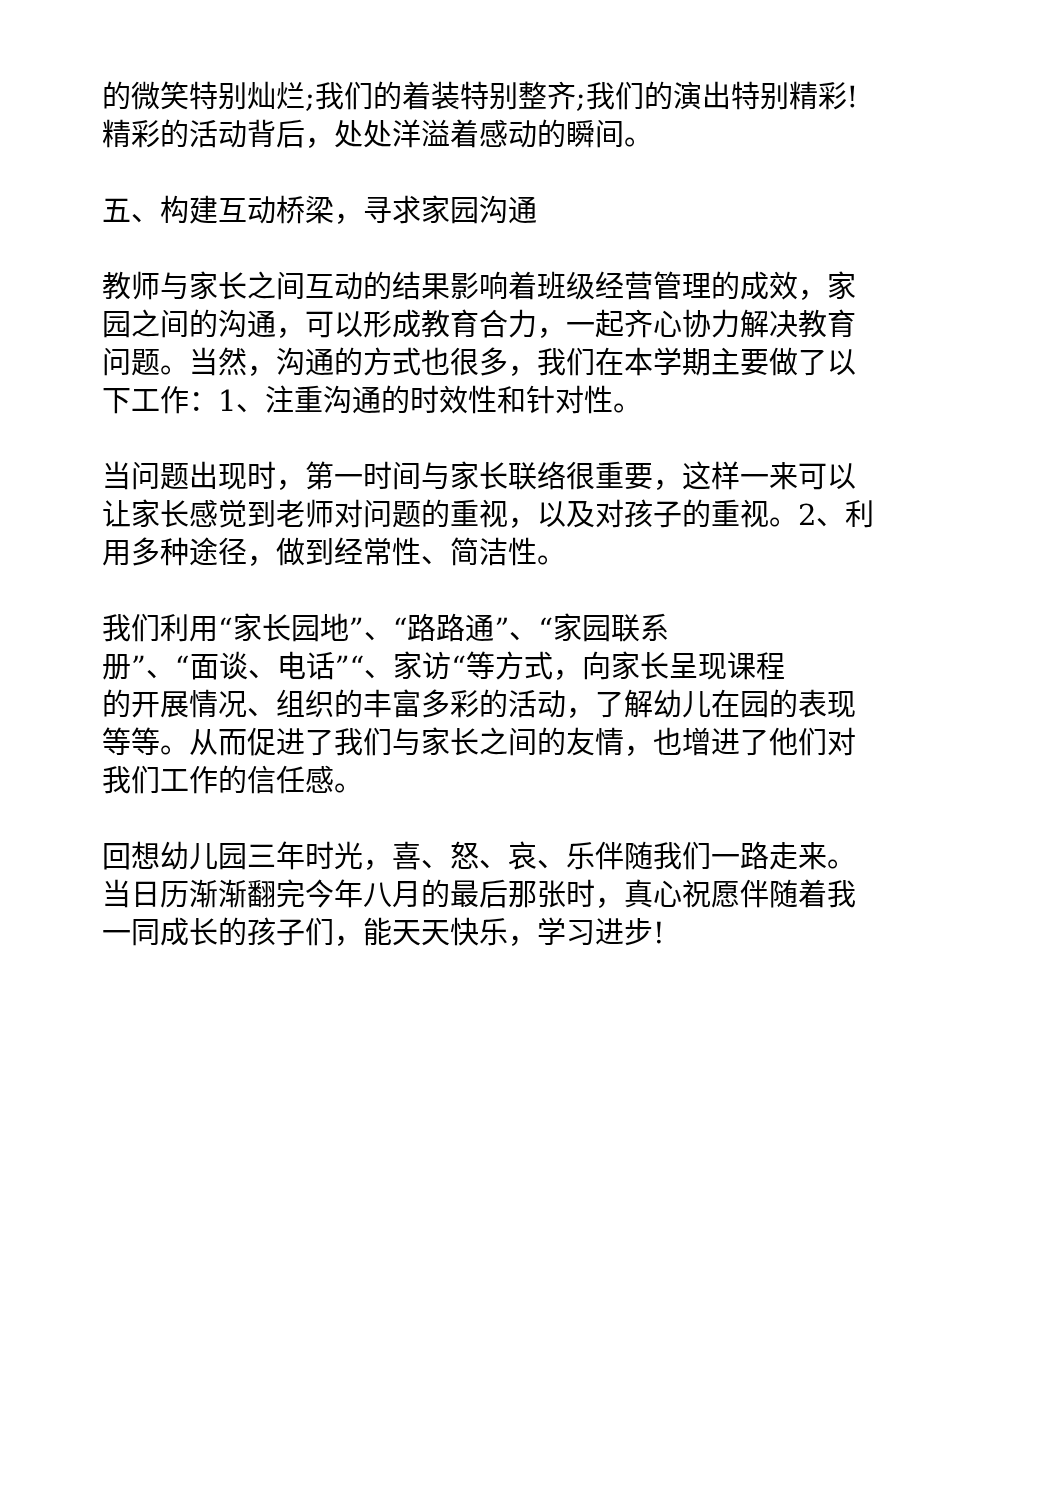的微笑特别灿烂;我们的着装特别整齐;我们的演出特别精彩!
精彩的活动背后，处处洋溢着感动的瞬间。
五、构建互动桥梁，寻求家园沟通
教师与家长之间互动的结果影响着班级经营管理的成效，家
园之间的沟通，可以形成教育合力，一起齐心协力解决教育
问题。当然，沟通的方式也很多，我们在本学期主要做了以
下工作：1、注重沟通的时效性和针对性。
当问题出现时，第一时间与家长联络很重要，这样一来可以
让家长感觉到老师对问题的重视，以及对孩子的重视。2、利
用多种途径，做到经常性、简洁性。
我们利用“家长园地”、“路路通”、“家园联系
册”、“面谈、电话”“、家访“等方式，向家长呈现课程
的开展情况、组织的丰富多彩的活动，了解幼儿在园的表现
等等。从而促进了我们与家长之间的友情，也增进了他们对
我们工作的信任感。
回想幼儿园三年时光，喜、怒、哀、乐伴随我们一路走来。
当日历渐渐翻完今年八月的最后那张时，真心祝愿伴随着我
一同成长的孩子们，能天天快乐，学习进步!